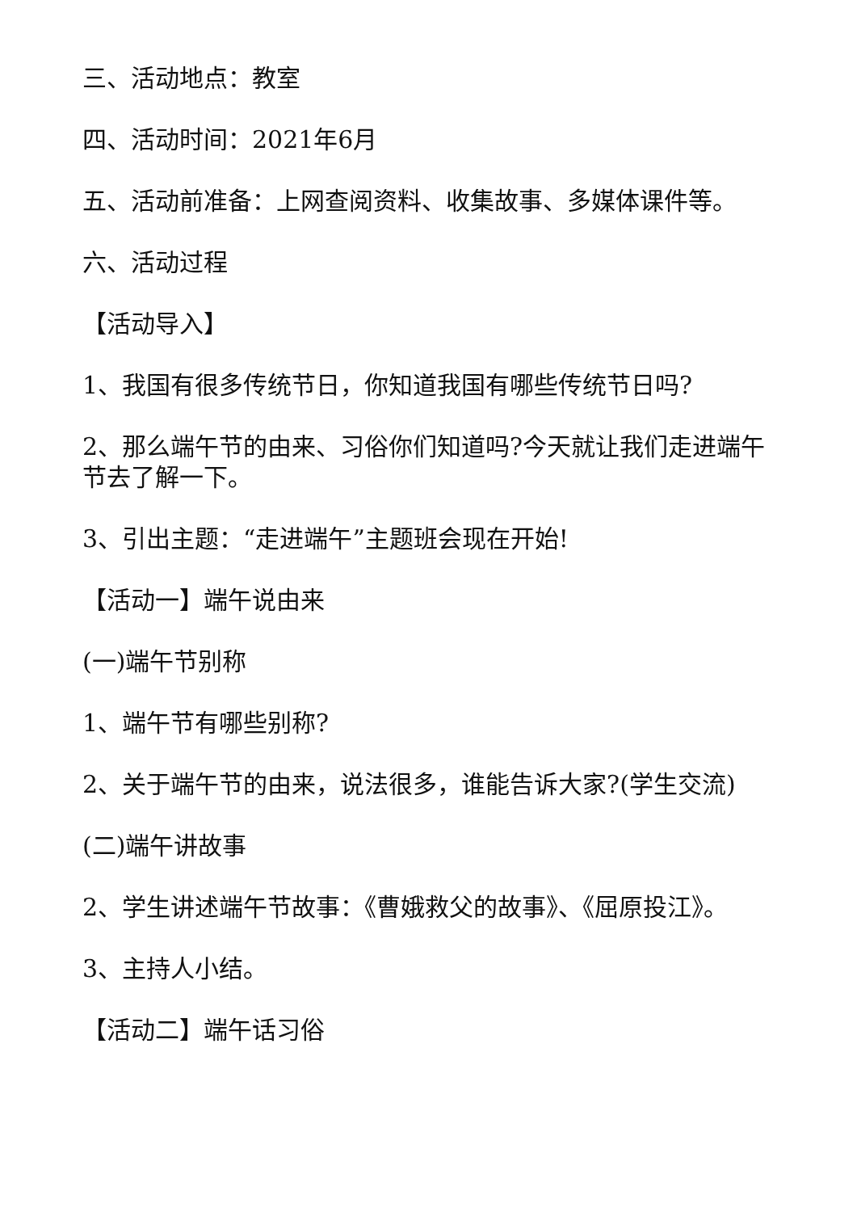三、活动地点：教室
四、活动时间：2021年6月
五、活动前准备：上网查阅资料、收集故事、多媒体课件等。
六、活动过程
【活动导入】
1、我国有很多传统节日，你知道我国有哪些传统节日吗?
2、那么端午节的由来、习俗你们知道吗?今天就让我们走进端午节去了解一下。
3、引出主题：“走进端午”主题班会现在开始!
【活动一】端午说由来
(一)端午节别称
1、端午节有哪些别称?
2、关于端午节的由来，说法很多，谁能告诉大家?(学生交流)
(二)端午讲故事
2、学生讲述端午节故事：《曹娥救父的故事》、《屈原投江》。
3、主持人小结。
【活动二】端午话习俗